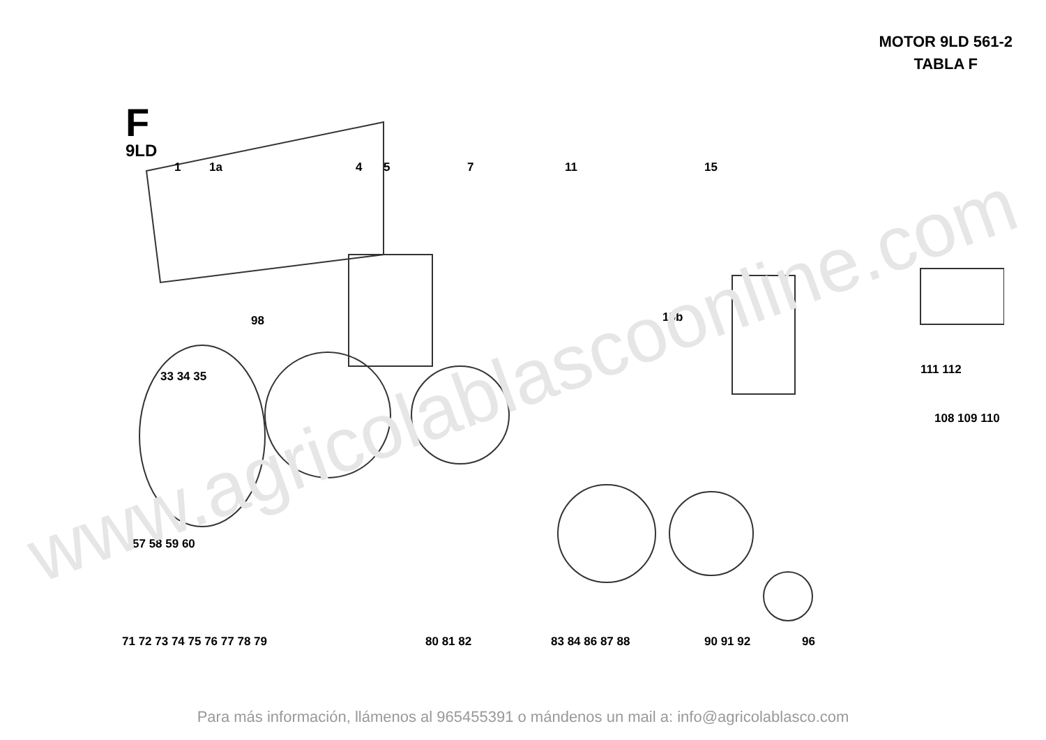MOTOR 9LD 561-2
TABLA F
F
9LD
1
1a
4
5
7
11
15
33 34 35
98
15b
57 58 59 60
71 72 73 74 75 76 77 78 79
80 81 82
83 84 86 87 88
90 91 92
96
108 109 110
111 112
www.agricolablascoonline.com
Para más información, llámenos al 965455391 o mándenos un mail a: info@agricolablasco.com